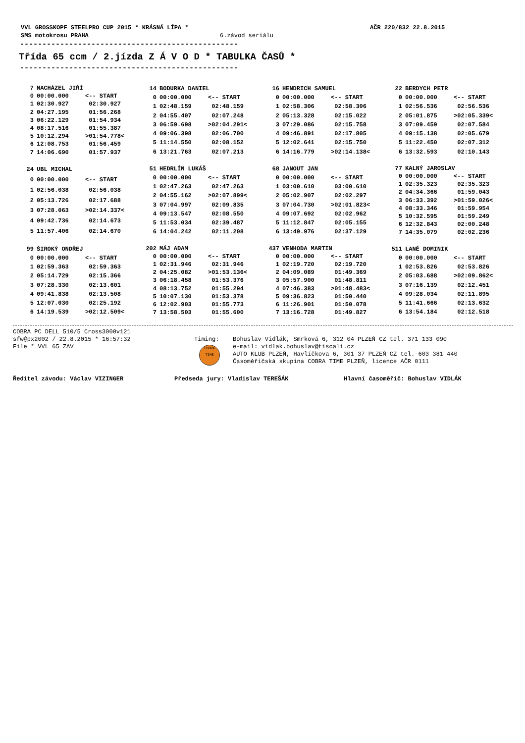VVL GROSSKOPF STEELPRO CUP 2015 * KRÁSNÁ LÍPA * AČR 220/832 22.8.2015
SMS motokrosu PRAHA 6.závod seriálu
-------------------------------------------------
Třída 65 ccm / 2.jízda Z Á V O D * TABULKA ČASŮ *
-------------------------------------------------
| 7 | NACHÁZEL JIŘÍ | |
| --- | --- | --- |
| 0 | 00:00.000 | <-- START |
| 1 | 02:30.927 | 02:30.927 |
| 2 | 04:27.195 | 01:56.268 |
| 3 | 06:22.129 | 01:54.934 |
| 4 | 08:17.516 | 01:55.387 |
| 5 | 10:12.294 | >01:54.778< |
| 6 | 12:08.753 | 01:56.459 |
| 7 | 14:06.690 | 01:57.937 |
| 14 | BODURKA DANIEL | |
| --- | --- | --- |
| 0 | 00:00.000 | <-- START |
| 1 | 02:48.159 | 02:48.159 |
| 2 | 04:55.407 | 02:07.248 |
| 3 | 06:59.698 | >02:04.291< |
| 4 | 09:06.398 | 02:06.700 |
| 5 | 11:14.550 | 02:08.152 |
| 6 | 13:21.763 | 02:07.213 |
| 16 | HENDRICH SAMUEL | |
| --- | --- | --- |
| 0 | 00:00.000 | <-- START |
| 1 | 02:58.306 | 02:58.306 |
| 2 | 05:13.328 | 02:15.022 |
| 3 | 07:29.086 | 02:15.758 |
| 4 | 09:46.891 | 02:17.805 |
| 5 | 12:02.641 | 02:15.750 |
| 6 | 14:16.779 | >02:14.138< |
| 22 | BERDYCH PETR | |
| --- | --- | --- |
| 0 | 00:00.000 | <-- START |
| 1 | 02:56.536 | 02:56.536 |
| 2 | 05:01.875 | >02:05.339< |
| 3 | 07:09.459 | 02:07.584 |
| 4 | 09:15.138 | 02:05.679 |
| 5 | 11:22.450 | 02:07.312 |
| 6 | 13:32.593 | 02:10.143 |
| 24 | UBL MICHAL | |
| --- | --- | --- |
| 0 | 00:00.000 | <-- START |
| 1 | 02:56.038 | 02:56.038 |
| 2 | 05:13.726 | 02:17.688 |
| 3 | 07:28.063 | >02:14.337< |
| 4 | 09:42.736 | 02:14.673 |
| 5 | 11:57.406 | 02:14.670 |
| 51 | HEDRLÍN LUKÁŠ | |
| --- | --- | --- |
| 0 | 00:00.000 | <-- START |
| 1 | 02:47.263 | 02:47.263 |
| 2 | 04:55.162 | >02:07.899< |
| 3 | 07:04.997 | 02:09.835 |
| 4 | 09:13.547 | 02:08.550 |
| 5 | 11:53.034 | 02:39.487 |
| 6 | 14:04.242 | 02:11.208 |
| 68 | JANOUT JAN | |
| --- | --- | --- |
| 0 | 00:00.000 | <-- START |
| 1 | 03:00.610 | 03:00.610 |
| 2 | 05:02.907 | 02:02.297 |
| 3 | 07:04.730 | >02:01.823< |
| 4 | 09:07.692 | 02:02.962 |
| 5 | 11:12.847 | 02:05.155 |
| 6 | 13:49.976 | 02:37.129 |
| 77 | KALNÝ JAROSLAV | |
| --- | --- | --- |
| 0 | 00:00.000 | <-- START |
| 1 | 02:35.323 | 02:35.323 |
| 2 | 04:34.366 | 01:59.043 |
| 3 | 06:33.392 | >01:59.026< |
| 4 | 08:33.346 | 01:59.954 |
| 5 | 10:32.595 | 01:59.249 |
| 6 | 12:32.843 | 02:00.248 |
| 7 | 14:35.079 | 02:02.236 |
| 99 | ŠIROKÝ ONDŘEJ | |
| --- | --- | --- |
| 0 | 00:00.000 | <-- START |
| 1 | 02:59.363 | 02:59.363 |
| 2 | 05:14.729 | 02:15.366 |
| 3 | 07:28.330 | 02:13.601 |
| 4 | 09:41.838 | 02:13.508 |
| 5 | 12:07.030 | 02:25.192 |
| 6 | 14:19.539 | >02:12.509< |
| 202 | MÁJ ADAM | |
| --- | --- | --- |
| 0 | 00:00.000 | <-- START |
| 1 | 02:31.946 | 02:31.946 |
| 2 | 04:25.082 | >01:53.136< |
| 3 | 06:18.458 | 01:53.376 |
| 4 | 08:13.752 | 01:55.294 |
| 5 | 10:07.130 | 01:53.378 |
| 6 | 12:02.903 | 01:55.773 |
| 7 | 13:58.503 | 01:55.600 |
| 437 | VENHODA MARTIN | |
| --- | --- | --- |
| 0 | 00:00.000 | <-- START |
| 1 | 02:19.720 | 02:19.720 |
| 2 | 04:09.089 | 01:49.369 |
| 3 | 05:57.900 | 01:48.811 |
| 4 | 07:46.383 | >01:48.483< |
| 5 | 09:36.823 | 01:50.440 |
| 6 | 11:26.901 | 01:50.078 |
| 7 | 13:16.728 | 01:49.827 |
| 511 | LANĚ DOMINIK | |
| --- | --- | --- |
| 0 | 00:00.000 | <-- START |
| 1 | 02:53.826 | 02:53.826 |
| 2 | 05:03.688 | >02:09.862< |
| 3 | 07:16.139 | 02:12.451 |
| 4 | 09:28.034 | 02:11.895 |
| 5 | 11:41.666 | 02:13.632 |
| 6 | 13:54.184 | 02:12.518 |
COBRA PC DELL 510/5 Cross3000v121
sfw@px2002 / 22.8.2015 * 16:57:32
File * VVL 65 ZAV
Timing:
COBRA
TIME
Bohuslav Vidlák, Smrková 6, 312 04 PLZEŇ CZ tel. 371 133 090
e-mail: vidlak.bohuslav@tiscali.cz
AUTO KLUB PLZEŇ, Havlíčkova 6, 301 37 PLZEŇ CZ tel. 603 381 440
Časoměřičská skupina COBRA TIME PLZEŇ, licence AČR 0111
Ředitel závodu: Václav VIZINGER Předseda jury: Vladislav TEREŠÁK Hlavní časoměřič: Bohuslav VIDLÁK